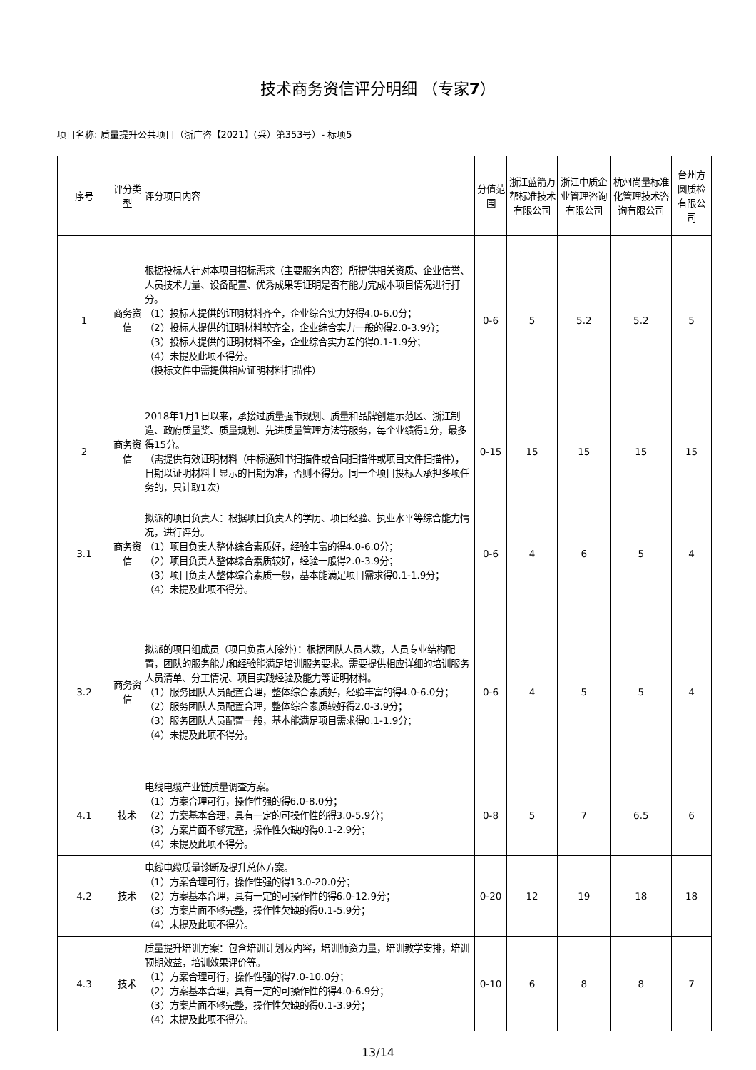技术商务资信评分明细 （专家7）
项目名称: 质量提升公共项目（浙广咨【2021】(采）第353号）- 标项5
| 序号 | 评分类型 | 评分项目内容 | 分值范围 | 浙江蓝箭万帮标准技术有限公司 | 浙江中质企业管理咨询有限公司 | 杭州尚量标准化管理技术咨询有限公司 | 台州方圆质检有限公司 |
| --- | --- | --- | --- | --- | --- | --- | --- |
| 1 | 商务资信 | 根据投标人针对本项目招标需求（主要服务内容）所提供相关资质、企业信誉、人员技术力量、设备配置、优秀成果等证明是否有能力完成本项目情况进行打分。 （1）投标人提供的证明材料齐全，企业综合实力好得4.0-6.0分； （2）投标人提供的证明材料较齐全，企业综合实力一般的得2.0-3.9分； （3）投标人提供的证明材料不全，企业综合实力差的得0.1-1.9分； （4）未提及此项不得分。 （投标文件中需提供相应证明材料扫描件） | 0-6 | 5 | 5.2 | 5.2 | 5 |
| 2 | 商务资信 | 2018年1月1日以来，承接过质量强市规划、质量和品牌创建示范区、浙江制造、政府质量奖、质量规划、先进质量管理方法等服务，每个业绩得1分，最多得15分。 （需提供有效证明材料（中标通知书扫描件或合同扫描件或项目文件扫描件），日期以证明材料上显示的日期为准，否则不得分。同一个项目投标人承担多项任务的，只计取1次） | 0-15 | 15 | 15 | 15 | 15 |
| 3.1 | 商务资信 | 拟派的项目负责人：根据项目负责人的学历、项目经验、执业水平等综合能力情况，进行评分。 （1）项目负责人整体综合素质好，经验丰富的得4.0-6.0分； （2）项目负责人整体综合素质较好，经验一般得2.0-3.9分； （3）项目负责人整体综合素质一般，基本能满足项目需求得0.1-1.9分； （4）未提及此项不得分。 | 0-6 | 4 | 6 | 5 | 4 |
| 3.2 | 商务资信 | 拟派的项目组成员（项目负责人除外）：根据团队人员人数，人员专业结构配置，团队的服务能力和经验能满足培训服务要求。需要提供相应详细的培训服务人员清单、分工情况、项目实践经验及能力等证明材料。 （1）服务团队人员配置合理，整体综合素质好，经验丰富的得4.0-6.0分； （2）服务团队人员配置合理，整体综合素质较好得2.0-3.9分； （3）服务团队人员配置一般，基本能满足项目需求得0.1-1.9分； （4）未提及此项不得分。 | 0-6 | 4 | 5 | 5 | 4 |
| 4.1 | 技术 | 电线电缆产业链质量调查方案。 （1）方案合理可行，操作性强的得6.0-8.0分； （2）方案基本合理，具有一定的可操作性的得3.0-5.9分； （3）方案片面不够完整，操作性欠缺的得0.1-2.9分； （4）未提及此项不得分。 | 0-8 | 5 | 7 | 6.5 | 6 |
| 4.2 | 技术 | 电线电缆质量诊断及提升总体方案。 （1）方案合理可行，操作性强的得13.0-20.0分； （2）方案基本合理，具有一定的可操作性的得6.0-12.9分； （3）方案片面不够完整，操作性欠缺的得0.1-5.9分； （4）未提及此项不得分。 | 0-20 | 12 | 19 | 18 | 18 |
| 4.3 | 技术 | 质量提升培训方案：包含培训计划及内容，培训师资力量，培训教学安排，培训预期效益，培训效果评价等。 （1）方案合理可行，操作性强的得7.0-10.0分； （2）方案基本合理，具有一定的可操作性的得4.0-6.9分； （3）方案片面不够完整，操作性欠缺的得0.1-3.9分； （4）未提及此项不得分。 | 0-10 | 6 | 8 | 8 | 7 |
13/14